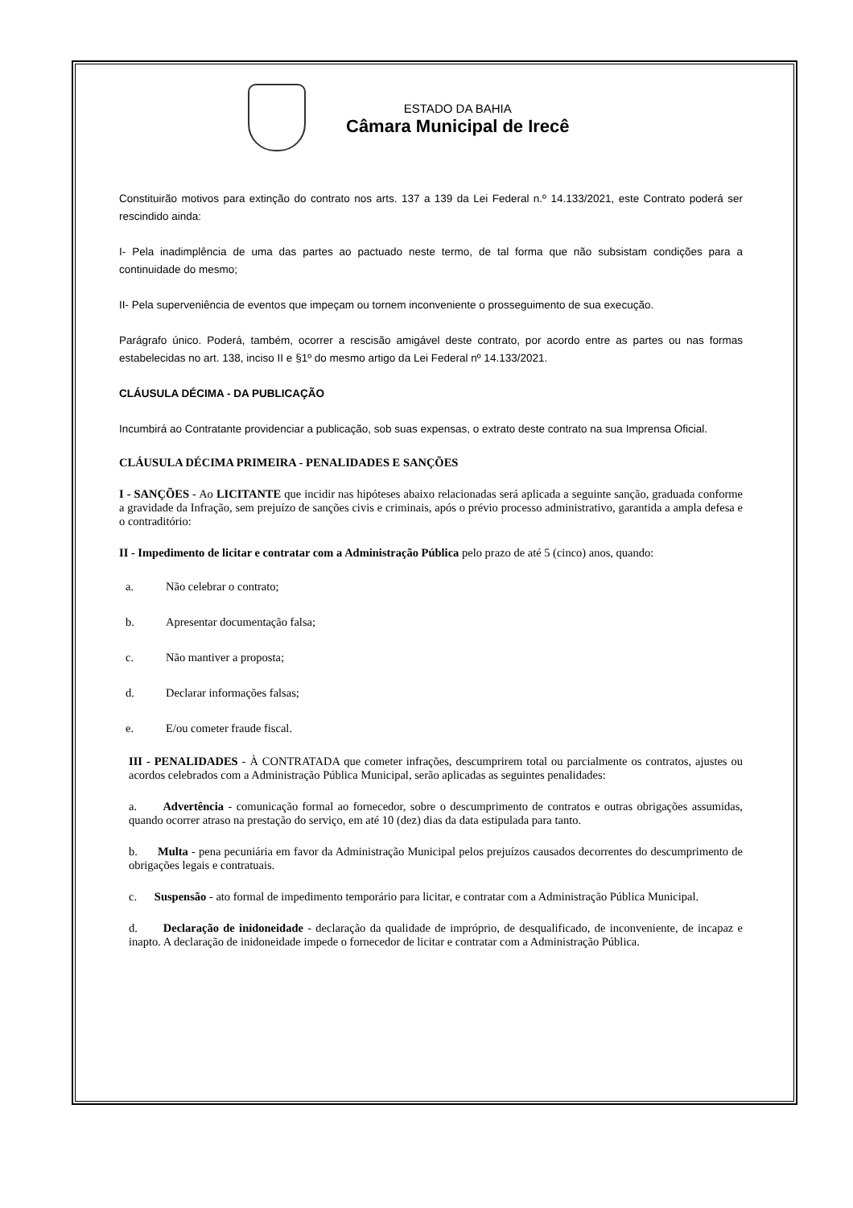ESTADO DA BAHIA
Câmara Municipal de Irecê
Constituirão motivos para extinção do contrato nos arts. 137 a 139 da Lei Federal n.º 14.133/2021, este Contrato poderá ser rescindido ainda:
I- Pela inadimplência de uma das partes ao pactuado neste termo, de tal forma que não subsistam condições para a continuidade do mesmo;
II- Pela superveniência de eventos que impeçam ou tornem inconveniente o prosseguimento de sua execução.
Parágrafo único. Poderá, também, ocorrer a rescisão amigável deste contrato, por acordo entre as partes ou nas formas estabelecidas no art. 138, inciso II e §1º do mesmo artigo da Lei Federal nº 14.133/2021.
CLÁUSULA DÉCIMA - DA PUBLICAÇÃO
Incumbirá ao Contratante providenciar a publicação, sob suas expensas, o extrato deste contrato na sua Imprensa Oficial.
CLÁUSULA DÉCIMA PRIMEIRA - PENALIDADES E SANÇÕES
I - SANÇÕES - Ao LICITANTE que incidir nas hipóteses abaixo relacionadas será aplicada a seguinte sanção, graduada conforme a gravidade da Infração, sem prejuízo de sanções civis e criminais, após o prévio processo administrativo, garantida a ampla defesa e o contraditório:
II - Impedimento de licitar e contratar com a Administração Pública pelo prazo de até 5 (cinco) anos, quando:
a. Não celebrar o contrato;
b. Apresentar documentação falsa;
c. Não mantiver a proposta;
d. Declarar informações falsas;
e. E/ou cometer fraude fiscal.
III - PENALIDADES - À CONTRATADA que cometer infrações, descumprirem total ou parcialmente os contratos, ajustes ou acordos celebrados com a Administração Pública Municipal, serão aplicadas as seguintes penalidades:
a. Advertência - comunicação formal ao fornecedor, sobre o descumprimento de contratos e outras obrigações assumidas, quando ocorrer atraso na prestação do serviço, em até 10 (dez) dias da data estipulada para tanto.
b. Multa - pena pecuniária em favor da Administração Municipal pelos prejuízos causados decorrentes do descumprimento de obrigações legais e contratuais.
c. Suspensão - ato formal de impedimento temporário para licitar, e contratar com a Administração Pública Municipal.
d. Declaração de inidoneidade - declaração da qualidade de impróprio, de desqualificado, de inconveniente, de incapaz e inapto. A declaração de inidoneidade impede o fornecedor de licitar e contratar com a Administração Pública.